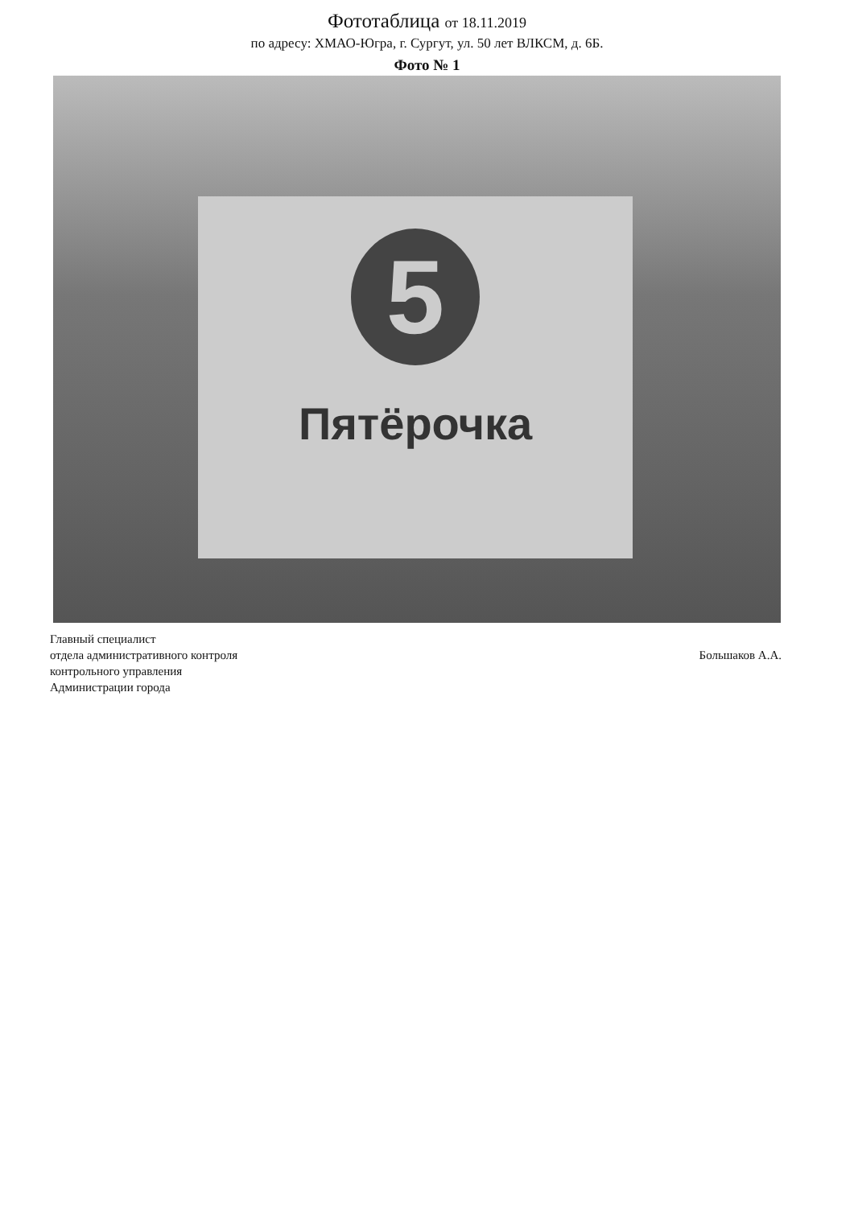Фототаблица от 18.11.2019
по адресу: ХМАО-Югра, г. Сургут, ул. 50 лет ВЛКСМ, д. 6Б.
Фото № 1
5
Пятёрочка
Главный специалист
отдела административного контроля
контрольного управления
Администрации города
Большаков А.А.